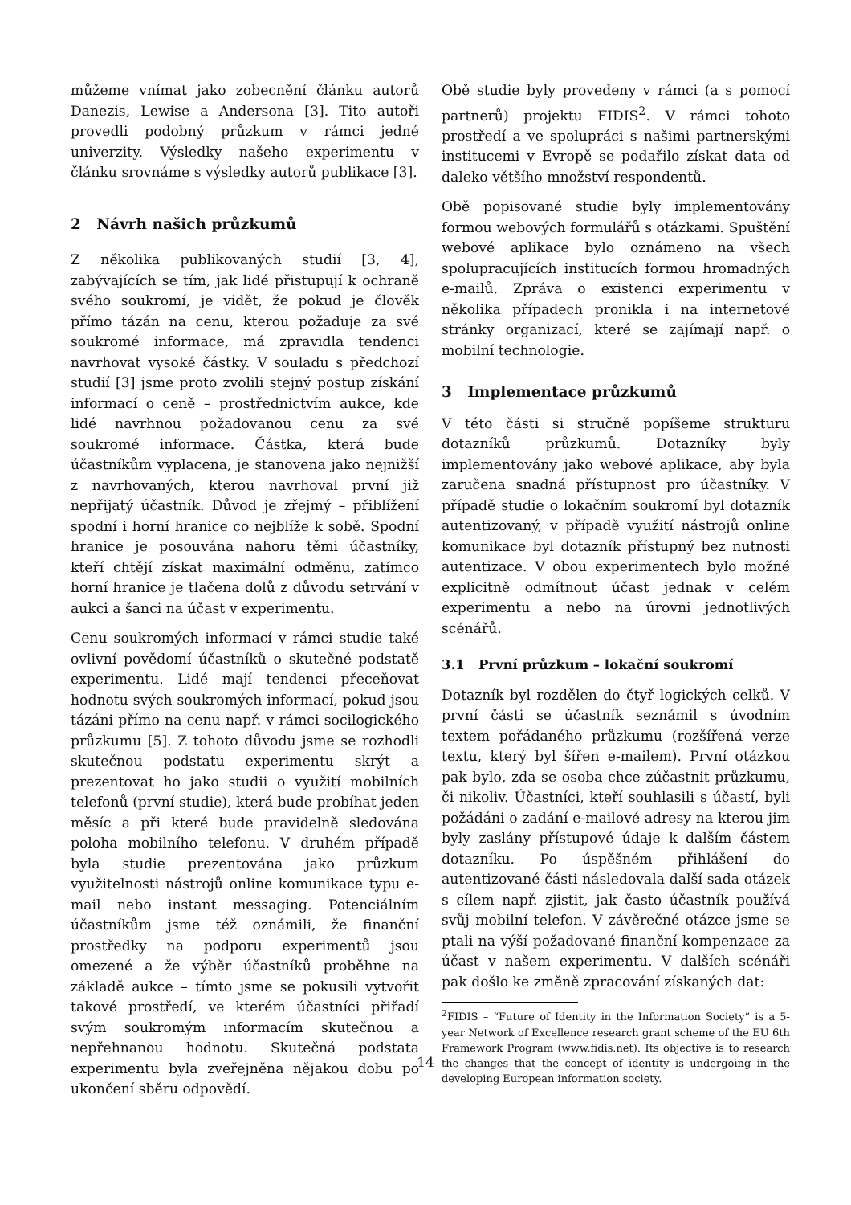můžeme vnímat jako zobecnění článku autorů Danezis, Lewise a Andersona [3]. Tito autoři provedli podobný průzkum v rámci jedné univerzity. Výsledky našeho experimentu v článku srovnáme s výsledky autorů publikace [3].
2 Návrh našich průzkumů
Z několika publikovaných studií [3, 4], zabývajících se tím, jak lidé přistupují k ochraně svého soukromí, je vidět, že pokud je člověk přímo tázán na cenu, kterou požaduje za své soukromé informace, má zpravidla tendenci navrhovat vysoké částky. V souladu s předchozí studií [3] jsme proto zvolili stejný postup získání informací o ceně – prostřednictvím aukce, kde lidé navrhnou požadovanou cenu za své soukromé informace. Částka, která bude účastníkům vyplacena, je stanovena jako nejnižší z navrhovaných, kterou navrhoval první již nepřijatý účastník. Důvod je zřejmý – přiblížení spodní i horní hranice co nejblíže k sobě. Spodní hranice je posouvána nahoru těmi účastníky, kteří chtějí získat maximální odměnu, zatímco horní hranice je tlačena dolů z důvodu setrvání v aukci a šanci na účast v experimentu.
Cenu soukromých informací v rámci studie také ovlivní povědomí účastníků o skutečné podstatě experimentu. Lidé mají tendenci přeceňovat hodnotu svých soukromých informací, pokud jsou tázáni přímo na cenu např. v rámci socilogického průzkumu [5]. Z tohoto důvodu jsme se rozhodli skutečnou podstatu experimentu skrýt a prezentovat ho jako studii o využití mobilních telefonů (první studie), která bude probíhat jeden měsíc a při které bude pravidelně sledována poloha mobilního telefonu. V druhém případě byla studie prezentována jako průzkum využitelnosti nástrojů online komunikace typu e-mail nebo instant messaging. Potenciálním účastníkům jsme též oznámili, že finanční prostředky na podporu experimentů jsou omezené a že výběr účastníků proběhne na základě aukce – tímto jsme se pokusili vytvořit takové prostředí, ve kterém účastníci přiřadí svým soukromým informacím skutečnou a nepřehnanou hodnotu. Skutečná podstata experimentu byla zveřejněna nějakou dobu po ukončení sběru odpovědí.
Obě studie byly provedeny v rámci (a s pomocí partnerů) projektu FIDIS<sup>2</sup>. V rámci tohoto prostředí a ve spolupráci s našimi partnerskými institucemi v Evropě se podařilo získat data od daleko většího množství respondentů.
Obě popisované studie byly implementovány formou webových formulářů s otázkami. Spuštění webové aplikace bylo oznámeno na všech spolupracujících institucích formou hromadných e-mailů. Zpráva o existenci experimentu v několika případech pronikla i na internetové stránky organizací, které se zajímají např. o mobilní technologie.
3 Implementace průzkumů
V této části si stručně popíšeme strukturu dotazníků průzkumů. Dotazníky byly implementovány jako webové aplikace, aby byla zaručena snadná přístupnost pro účastníky. V případě studie o lokačním soukromí byl dotazník autentizovaný, v případě využití nástrojů online komunikace byl dotazník přístupný bez nutnosti autentizace. V obou experimentech bylo možné explicitně odmítnout účast jednak v celém experimentu a nebo na úrovni jednotlivých scénářů.
3.1 První průzkum – lokační soukromí
Dotazník byl rozdělen do čtyř logických celků. V první části se účastník seznámil s úvodním textem pořádaného průzkumu (rozšířená verze textu, který byl šířen e-mailem). První otázkou pak bylo, zda se osoba chce zúčastnit průzkumu, či nikoliv. Účastníci, kteří souhlasili s účastí, byli požádáni o zadání e-mailové adresy na kterou jim byly zaslány přístupové údaje k dalším částem dotazníku. Po úspěšném přihlášení do autentizované části následovala další sada otázek s cílem např. zjistit, jak často účastník používá svůj mobilní telefon. V závěrečné otázce jsme se ptali na výší požadované finanční kompenzace za účast v našem experimentu. V dalších scénáři pak došlo ke změně zpracování získaných dat:
<sup>2</sup> FIDIS – “Future of Identity in the Information Society” is a 5-year Network of Excellence research grant scheme of the EU 6th Framework Program (www.fidis.net). Its objective is to research the changes that the concept of identity is undergoing in the developing European information society.
14